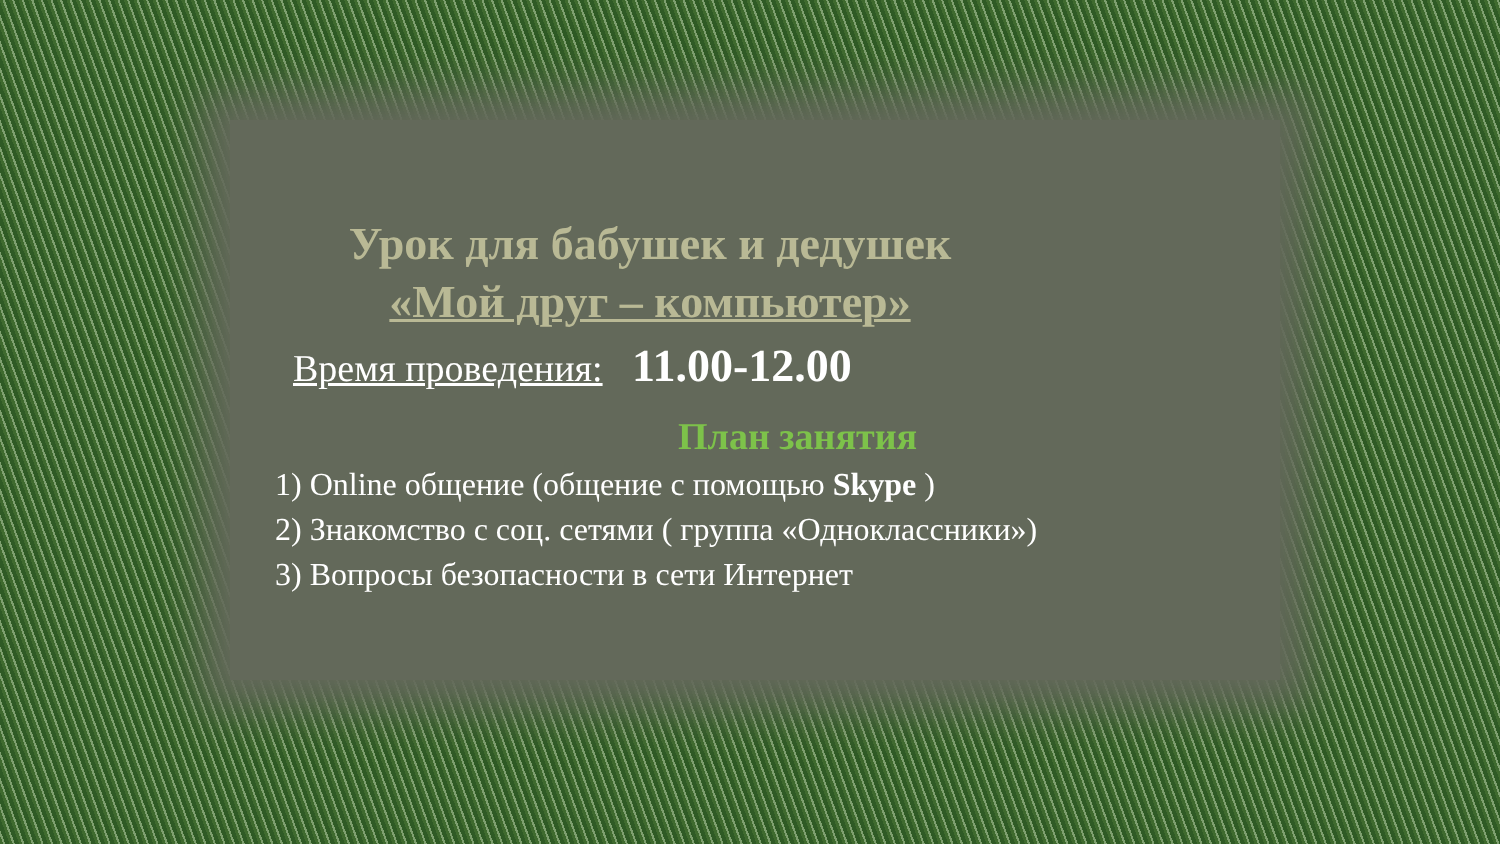Урок для бабушек и дедушек
«Мой друг – компьютер»
Время проведения: 11.00-12.00
План занятия
1) Online общение (общение с помощью Skype )
2) Знакомство с соц. сетями ( группа «Одноклассники»)
3) Вопросы безопасности в сети Интернет